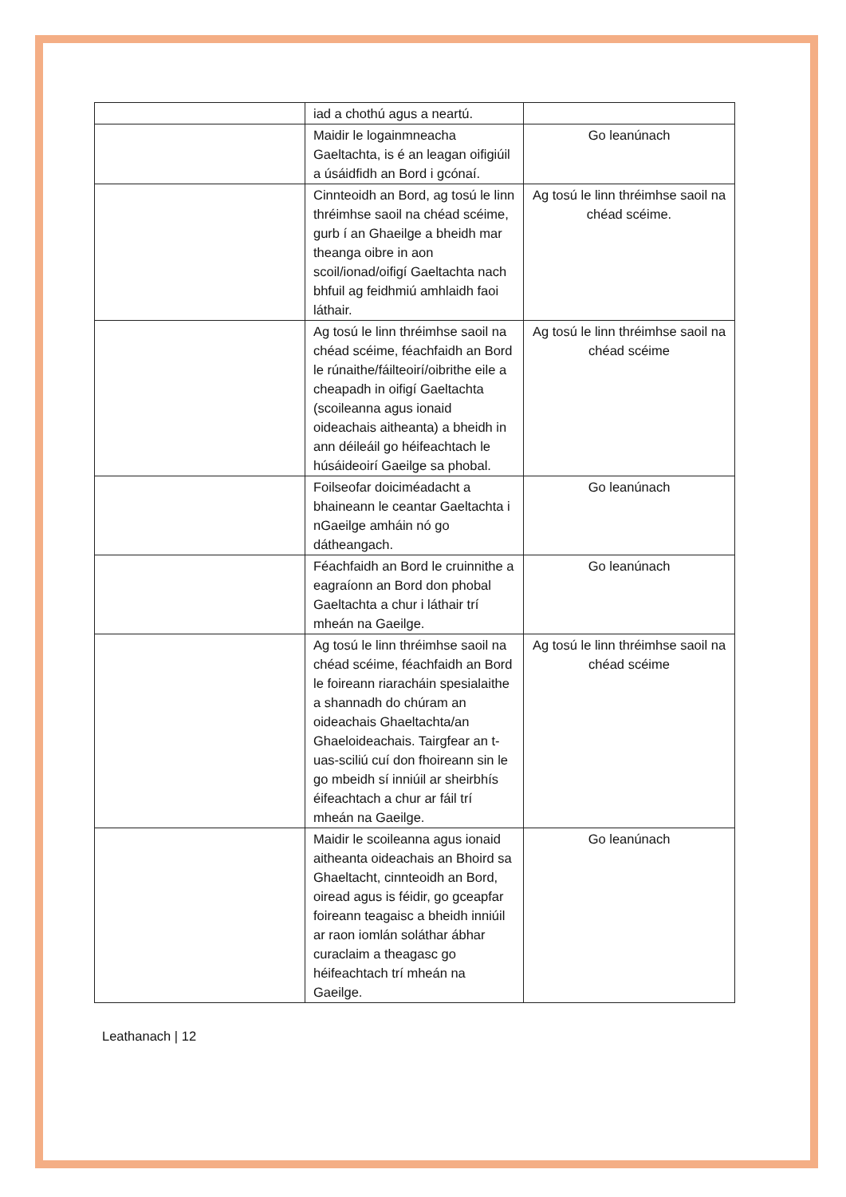| | iad a chothú agus a neartú. | |
| | Maidir le logainmneacha Gaeltachta, is é an leagan oifigiúil a úsáidfidh an Bord i gcónaí. | Go leanúnach |
| | Cinnteoidh an Bord, ag tosú le linn thréimhse saoil na chéad scéime, gurb í an Ghaeilge a bheidh mar theanga oibre in aon scoil/ionad/oifigí Gaeltachta nach bhfuil ag feidhmiú amhlaidh faoi láthair. | Ag tosú le linn thréimhse saoil na chéad scéime. |
| | Ag tosú le linn thréimhse saoil na chéad scéime, féachfaidh an Bord le rúnaithe/fáilteoirí/oibrithe eile a cheapadh in oifigí Gaeltachta (scoileanna agus ionaid oideachais aitheanta) a bheidh in ann déileáil go héifeachtach le húsáideoirí Gaeilge sa phobal. | Ag tosú le linn thréimhse saoil na chéad scéime |
| | Foilseofar doiciméadacht a bhaineann le ceantar Gaeltachta i nGaeilge amháin nó go dátheangach. | Go leanúnach |
| | Féachfaidh an Bord le cruinnithe a eagraíonn an Bord don phobal Gaeltachta a chur i láthair trí mheán na Gaeilge. | Go leanúnach |
| | Ag tosú le linn thréimhse saoil na chéad scéime, féachfaidh an Bord le foireann riaracháin spesialaithe a shannadh do chúram an oideachais Ghaeltachta/an Ghaeloideachais. Tairgfear an t-uas-sciliú cuí don fhoireann sin le go mbeidh sí inniúil ar sheirbhís éifeachtach a chur ar fáil trí mheán na Gaeilge. | Ag tosú le linn thréimhse saoil na chéad scéime |
| | Maidir le scoileanna agus ionaid aitheanta oideachais an Bhoird sa Ghaeltacht, cinnteoidh an Bord, oiread agus is féidir, go gceapfar foireann teagaisc a bheidh inniúil ar raon iomlán soláthar ábhar curaclaim a theagasc go héifeachtach trí mheán na Gaeilge. | Go leanúnach |
Leathanach | 12